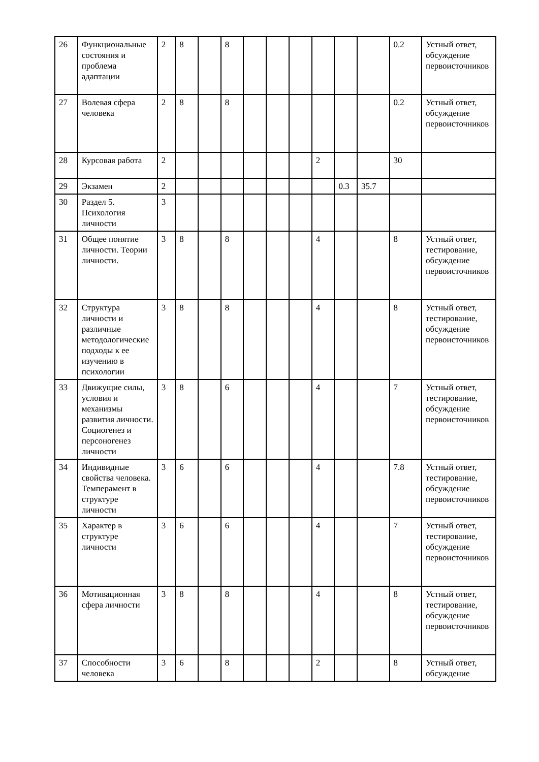| 26 | Функциональные состояния и проблема адаптации | 2 | 8 | | 8 | | | | | | | 0.2 | Устный ответ, обсуждение первоисточников |
| 27 | Волевая сфера человека | 2 | 8 | | 8 | | | | | | | 0.2 | Устный ответ, обсуждение первоисточников |
| 28 | Курсовая работа | 2 | | | | | | | 2 | | | 30 | |
| 29 | Экзамен | 2 | | | | | | | | 0.3 | 35.7 | | |
| 30 | Раздел 5. Психология личности | 3 | | | | | | | | | | | |
| 31 | Общее понятие личности. Теории личности. | 3 | 8 | | 8 | | | | 4 | | | 8 | Устный ответ, тестирование, обсуждение первоисточников |
| 32 | Структура личности и различные методологические подходы к ее изучению в психологии | 3 | 8 | | 8 | | | | 4 | | | 8 | Устный ответ, тестирование, обсуждение первоисточников |
| 33 | Движущие силы, условия и механизмы развития личности. Социогенез и персоногенез личности | 3 | 8 | | 6 | | | | 4 | | | 7 | Устный ответ, тестирование, обсуждение первоисточников |
| 34 | Индивидные свойства человека. Темперамент в структуре личности | 3 | 6 | | 6 | | | | 4 | | | 7.8 | Устный ответ, тестирование, обсуждение первоисточников |
| 35 | Характер в структуре личности | 3 | 6 | | 6 | | | | 4 | | | 7 | Устный ответ, тестирование, обсуждение первоисточников |
| 36 | Мотивационная сфера личности | 3 | 8 | | 8 | | | | 4 | | | 8 | Устный ответ, тестирование, обсуждение первоисточников |
| 37 | Способности человека | 3 | 6 | | 8 | | | | 2 | | | 8 | Устный ответ, обсуждение |